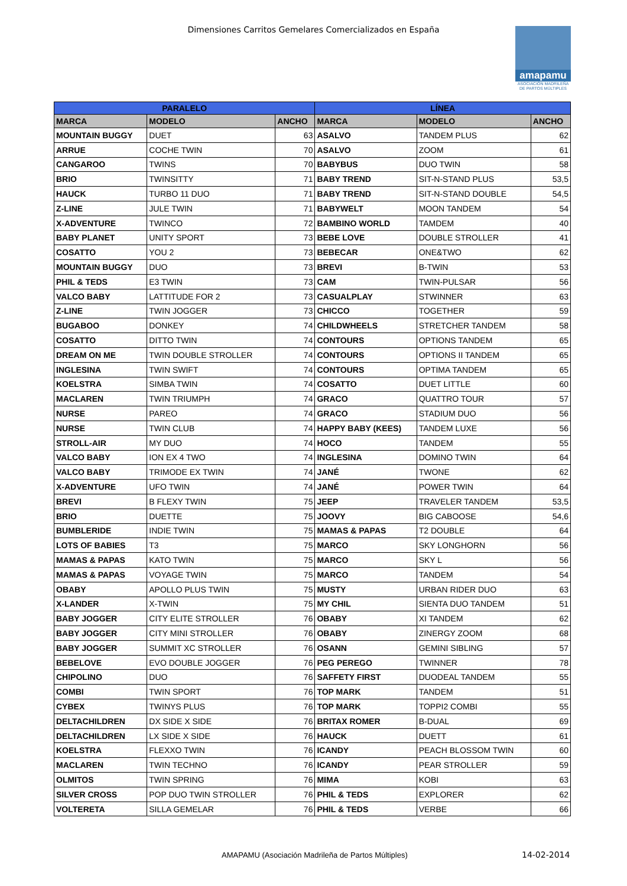Dimensiones Carritos Gemelares Comercializados en España
amapamu
ASOCIACIÓN MADRILEÑA DE PARTOS MÚLTIPLES
| PARALELO | | | LÍNEA | | |
| --- | --- | --- | --- | --- | --- |
| MARCA | MODELO | ANCHO | MARCA | MODELO | ANCHO |
| MOUNTAIN BUGGY | DUET | 63 | ASALVO | TANDEM PLUS | 62 |
| ARRUE | COCHE TWIN | 70 | ASALVO | ZOOM | 61 |
| CANGAROO | TWINS | 70 | BABYBUS | DUO TWIN | 58 |
| BRIO | TWINSITTY | 71 | BABY TREND | SIT-N-STAND PLUS | 53,5 |
| HAUCK | TURBO 11 DUO | 71 | BABY TREND | SIT-N-STAND DOUBLE | 54,5 |
| Z-LINE | JULE TWIN | 71 | BABYWELT | MOON TANDEM | 54 |
| X-ADVENTURE | TWINCO | 72 | BAMBINO WORLD | TAMDEM | 40 |
| BABY PLANET | UNITY SPORT | 73 | BEBE LOVE | DOUBLE STROLLER | 41 |
| COSATTO | YOU 2 | 73 | BEBECAR | ONE&TWO | 62 |
| MOUNTAIN BUGGY | DUO | 73 | BREVI | B-TWIN | 53 |
| PHIL & TEDS | E3 TWIN | 73 | CAM | TWIN-PULSAR | 56 |
| VALCO BABY | LATTITUDE FOR 2 | 73 | CASUALPLAY | STWINNER | 63 |
| Z-LINE | TWIN JOGGER | 73 | CHICCO | TOGETHER | 59 |
| BUGABOO | DONKEY | 74 | CHILDWHEELS | STRETCHER TANDEM | 58 |
| COSATTO | DITTO TWIN | 74 | CONTOURS | OPTIONS TANDEM | 65 |
| DREAM ON ME | TWIN DOUBLE STROLLER | 74 | CONTOURS | OPTIONS II TANDEM | 65 |
| INGLESINA | TWIN SWIFT | 74 | CONTOURS | OPTIMA TANDEM | 65 |
| KOELSTRA | SIMBA TWIN | 74 | COSATTO | DUET LITTLE | 60 |
| MACLAREN | TWIN TRIUMPH | 74 | GRACO | QUATTRO TOUR | 57 |
| NURSE | PAREO | 74 | GRACO | STADIUM DUO | 56 |
| NURSE | TWIN CLUB | 74 | HAPPY BABY (KEES) | TANDEM LUXE | 56 |
| STROLL-AIR | MY DUO | 74 | HOCO | TANDEM | 55 |
| VALCO BABY | ION EX 4 TWO | 74 | INGLESINA | DOMINO TWIN | 64 |
| VALCO BABY | TRIMODE EX TWIN | 74 | JANÉ | TWONE | 62 |
| X-ADVENTURE | UFO TWIN | 74 | JANÉ | POWER TWIN | 64 |
| BREVI | B FLEXY TWIN | 75 | JEEP | TRAVELER TANDEM | 53,5 |
| BRIO | DUETTE | 75 | JOOVY | BIG CABOOSE | 54,6 |
| BUMBLERIDE | INDIE TWIN | 75 | MAMAS & PAPAS | T2 DOUBLE | 64 |
| LOTS OF BABIES | T3 | 75 | MARCO | SKY LONGHORN | 56 |
| MAMAS & PAPAS | KATO TWIN | 75 | MARCO | SKY L | 56 |
| MAMAS & PAPAS | VOYAGE TWIN | 75 | MARCO | TANDEM | 54 |
| OBABY | APOLLO PLUS TWIN | 75 | MUSTY | URBAN RIDER DUO | 63 |
| X-LANDER | X-TWIN | 75 | MY CHIL | SIENTA DUO TANDEM | 51 |
| BABY JOGGER | CITY ELITE STROLLER | 76 | OBABY | XI TANDEM | 62 |
| BABY JOGGER | CITY MINI STROLLER | 76 | OBABY | ZINERGY ZOOM | 68 |
| BABY JOGGER | SUMMIT XC STROLLER | 76 | OSANN | GEMINI SIBLING | 57 |
| BEBELOVE | EVO DOUBLE JOGGER | 76 | PEG PEREGO | TWINNER | 78 |
| CHIPOLINO | DUO | 76 | SAFFETY FIRST | DUODEAL TANDEM | 55 |
| COMBI | TWIN SPORT | 76 | TOP MARK | TANDEM | 51 |
| CYBEX | TWINYS PLUS | 76 | TOP MARK | TOPPI2 COMBI | 55 |
| DELTACHILDREN | DX SIDE X SIDE | 76 | BRITAX ROMER | B-DUAL | 69 |
| DELTACHILDREN | LX SIDE X SIDE | 76 | HAUCK | DUETT | 61 |
| KOELSTRA | FLEXXO TWIN | 76 | ICANDY | PEACH BLOSSOM TWIN | 60 |
| MACLAREN | TWIN TECHNO | 76 | ICANDY | PEAR STROLLER | 59 |
| OLMITOS | TWIN SPRING | 76 | MIMA | KOBI | 63 |
| SILVER CROSS | POP DUO TWIN STROLLER | 76 | PHIL & TEDS | EXPLORER | 62 |
| VOLTERETA | SILLA GEMELAR | 76 | PHIL & TEDS | VERBE | 66 |
AMAPAMU (Asociación Madrileña de Partos Múltiples)
14-02-2014